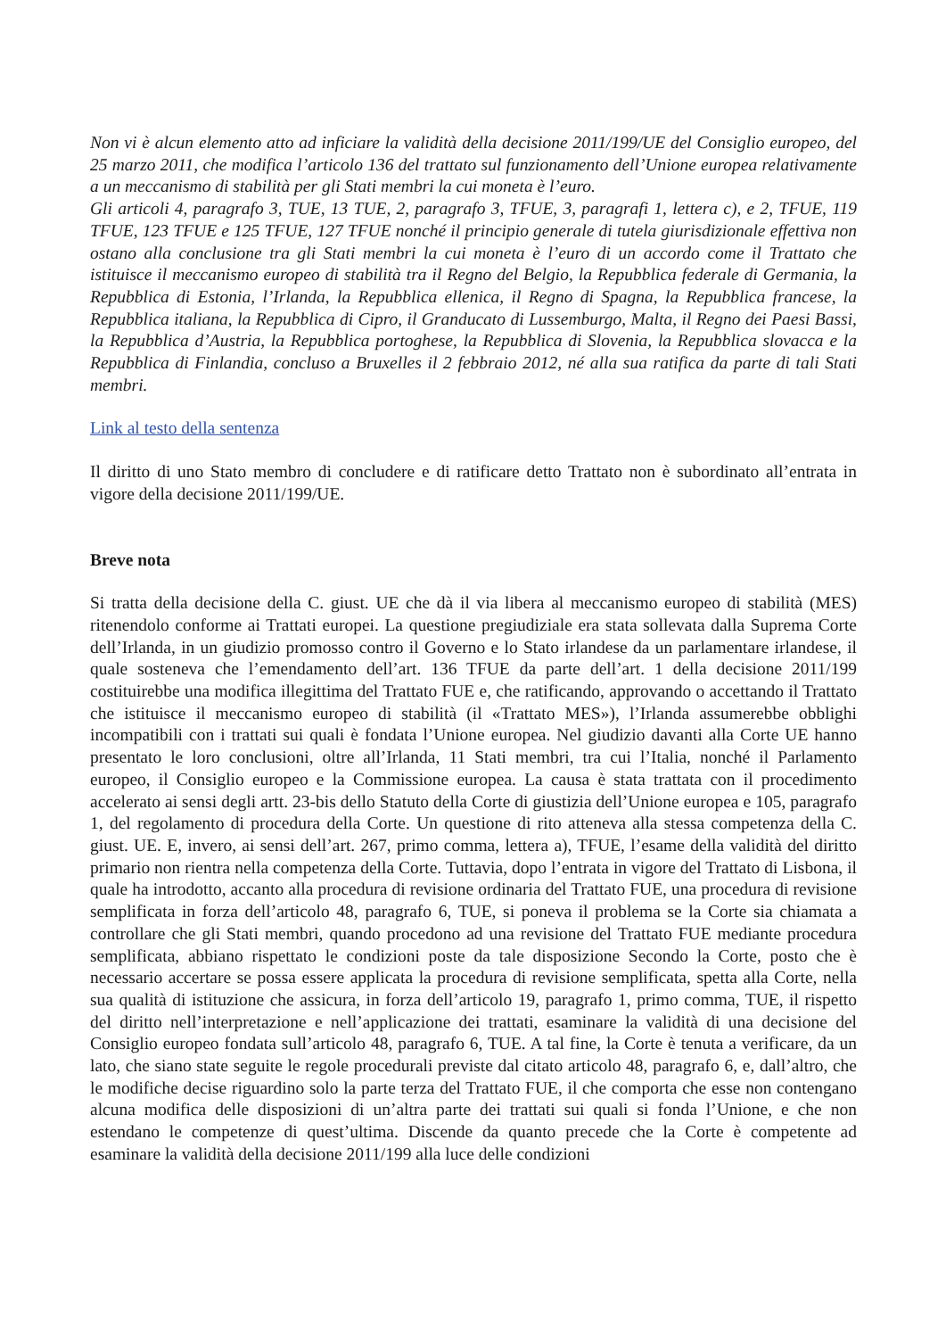Non vi è alcun elemento atto ad inficiare la validità della decisione 2011/199/UE del Consiglio europeo, del 25 marzo 2011, che modifica l’articolo 136 del trattato sul funzionamento dell’Unione europea relativamente a un meccanismo di stabilità per gli Stati membri la cui moneta è l’euro.
Gli articoli 4, paragrafo 3, TUE, 13 TUE, 2, paragrafo 3, TFUE, 3, paragrafi 1, lettera c), e 2, TFUE, 119 TFUE, 123 TFUE e 125 TFUE, 127 TFUE nonché il principio generale di tutela giurisdizionale effettiva non ostano alla conclusione tra gli Stati membri la cui moneta è l’euro di un accordo come il Trattato che istituisce il meccanismo europeo di stabilità tra il Regno del Belgio, la Repubblica federale di Germania, la Repubblica di Estonia, l’Irlanda, la Repubblica ellenica, il Regno di Spagna, la Repubblica francese, la Repubblica italiana, la Repubblica di Cipro, il Granducato di Lussemburgo, Malta, il Regno dei Paesi Bassi, la Repubblica d’Austria, la Repubblica portoghese, la Repubblica di Slovenia, la Repubblica slovacca e la Repubblica di Finlandia, concluso a Bruxelles il 2 febbraio 2012, né alla sua ratifica da parte di tali Stati membri.
Link al testo della sentenza
Il diritto di uno Stato membro di concludere e di ratificare detto Trattato non è subordinato all’entrata in vigore della decisione 2011/199/UE.
Breve nota
Si tratta della decisione della C. giust. UE che dà il via libera al meccanismo europeo di stabilità (MES) ritenendolo conforme ai Trattati europei. La questione pregiudiziale era stata sollevata dalla Suprema Corte dell’Irlanda, in un giudizio promosso contro il Governo e lo Stato irlandese da un parlamentare irlandese, il quale sosteneva che l’emendamento dell’art. 136 TFUE da parte dell’art. 1 della decisione 2011/199 costituirebbe una modifica illegittima del Trattato FUE e, che ratificando, approvando o accettando il Trattato che istituisce il meccanismo europeo di stabilità (il «Trattato MES»), l’Irlanda assumerebbe obblighi incompatibili con i trattati sui quali è fondata l’Unione europea. Nel giudizio davanti alla Corte UE hanno presentato le loro conclusioni, oltre all’Irlanda, 11 Stati membri, tra cui l’Italia, nonché il Parlamento europeo, il Consiglio europeo e la Commissione europea. La causa è stata trattata con il procedimento accelerato ai sensi degli artt. 23-bis dello Statuto della Corte di giustizia dell’Unione europea e 105, paragrafo 1, del regolamento di procedura della Corte. Un questione di rito atteneva alla stessa competenza della C. giust. UE. E, invero, ai sensi dell’art. 267, primo comma, lettera a), TFUE, l’esame della validità del diritto primario non rientra nella competenza della Corte. Tuttavia, dopo l’entrata in vigore del Trattato di Lisbona, il quale ha introdotto, accanto alla procedura di revisione ordinaria del Trattato FUE, una procedura di revisione semplificata in forza dell’articolo 48, paragrafo 6, TUE, si poneva il problema se la Corte sia chiamata a controllare che gli Stati membri, quando procedono ad una revisione del Trattato FUE mediante procedura semplificata, abbiano rispettato le condizioni poste da tale disposizione Secondo la Corte, posto che è necessario accertare se possa essere applicata la procedura di revisione semplificata, spetta alla Corte, nella sua qualità di istituzione che assicura, in forza dell’articolo 19, paragrafo 1, primo comma, TUE, il rispetto del diritto nell’interpretazione e nell’applicazione dei trattati, esaminare la validità di una decisione del Consiglio europeo fondata sull’articolo 48, paragrafo 6, TUE. A tal fine, la Corte è tenuta a verificare, da un lato, che siano state seguite le regole procedurali previste dal citato articolo 48, paragrafo 6, e, dall’altro, che le modifiche decise riguardino solo la parte terza del Trattato FUE, il che comporta che esse non contengano alcuna modifica delle disposizioni di un’altra parte dei trattati sui quali si fonda l’Unione, e che non estendano le competenze di quest’ultima. Discende da quanto precede che la Corte è competente ad esaminare la validità della decisione 2011/199 alla luce delle condizioni